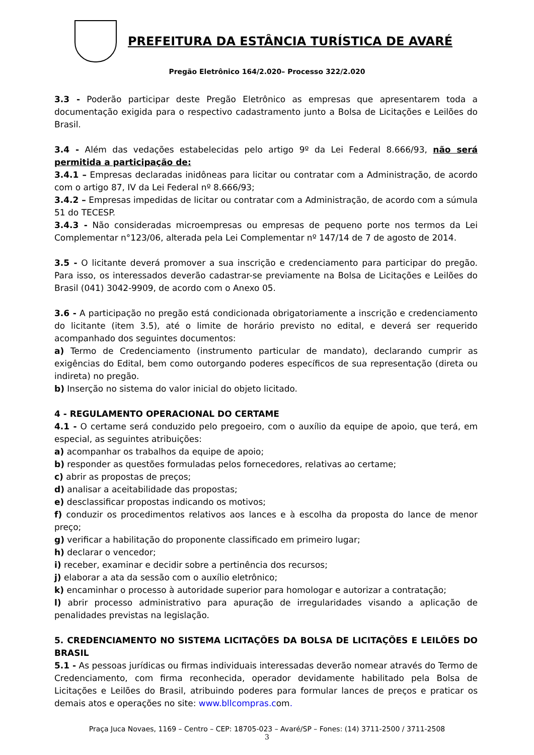PREFEITURA DA ESTÂNCIA TURÍSTICA DE AVARÉ
Pregão Eletrônico 164/2.020– Processo 322/2.020
3.3 - Poderão participar deste Pregão Eletrônico as empresas que apresentarem toda a documentação exigida para o respectivo cadastramento junto a Bolsa de Licitações e Leilões do Brasil.
3.4 - Além das vedações estabelecidas pelo artigo 9º da Lei Federal 8.666/93, não será permitida a participação de:
3.4.1 – Empresas declaradas inidôneas para licitar ou contratar com a Administração, de acordo com o artigo 87, IV da Lei Federal nº 8.666/93;
3.4.2 – Empresas impedidas de licitar ou contratar com a Administração, de acordo com a súmula 51 do TECESP.
3.4.3 - Não consideradas microempresas ou empresas de pequeno porte nos termos da Lei Complementar n°123/06, alterada pela Lei Complementar nº 147/14 de 7 de agosto de 2014.
3.5 - O licitante deverá promover a sua inscrição e credenciamento para participar do pregão. Para isso, os interessados deverão cadastrar-se previamente na Bolsa de Licitações e Leilões do Brasil (041) 3042-9909, de acordo com o Anexo 05.
3.6 - A participação no pregão está condicionada obrigatoriamente a inscrição e credenciamento do licitante (item 3.5), até o limite de horário previsto no edital, e deverá ser requerido acompanhado dos seguintes documentos:
a) Termo de Credenciamento (instrumento particular de mandato), declarando cumprir as exigências do Edital, bem como outorgando poderes específicos de sua representação (direta ou indireta) no pregão.
b) Inserção no sistema do valor inicial do objeto licitado.
4 - REGULAMENTO OPERACIONAL DO CERTAME
4.1 - O certame será conduzido pelo pregoeiro, com o auxílio da equipe de apoio, que terá, em especial, as seguintes atribuições:
a) acompanhar os trabalhos da equipe de apoio;
b) responder as questões formuladas pelos fornecedores, relativas ao certame;
c) abrir as propostas de preços;
d) analisar a aceitabilidade das propostas;
e) desclassificar propostas indicando os motivos;
f) conduzir os procedimentos relativos aos lances e à escolha da proposta do lance de menor preço;
g) verificar a habilitação do proponente classificado em primeiro lugar;
h) declarar o vencedor;
i) receber, examinar e decidir sobre a pertinência dos recursos;
j) elaborar a ata da sessão com o auxílio eletrônico;
k) encaminhar o processo à autoridade superior para homologar e autorizar a contratação;
l) abrir processo administrativo para apuração de irregularidades visando a aplicação de penalidades previstas na legislação.
5. CREDENCIAMENTO NO SISTEMA LICITAÇÕES DA BOLSA DE LICITAÇÕES E LEILÕES DO BRASIL
5.1 - As pessoas jurídicas ou firmas individuais interessadas deverão nomear através do Termo de Credenciamento, com firma reconhecida, operador devidamente habilitado pela Bolsa de Licitações e Leilões do Brasil, atribuindo poderes para formular lances de preços e praticar os demais atos e operações no site: www.bllcompras.com.
Praça Juca Novaes, 1169 – Centro – CEP: 18705-023 – Avaré/SP – Fones: (14) 3711-2500 / 3711-2508
3